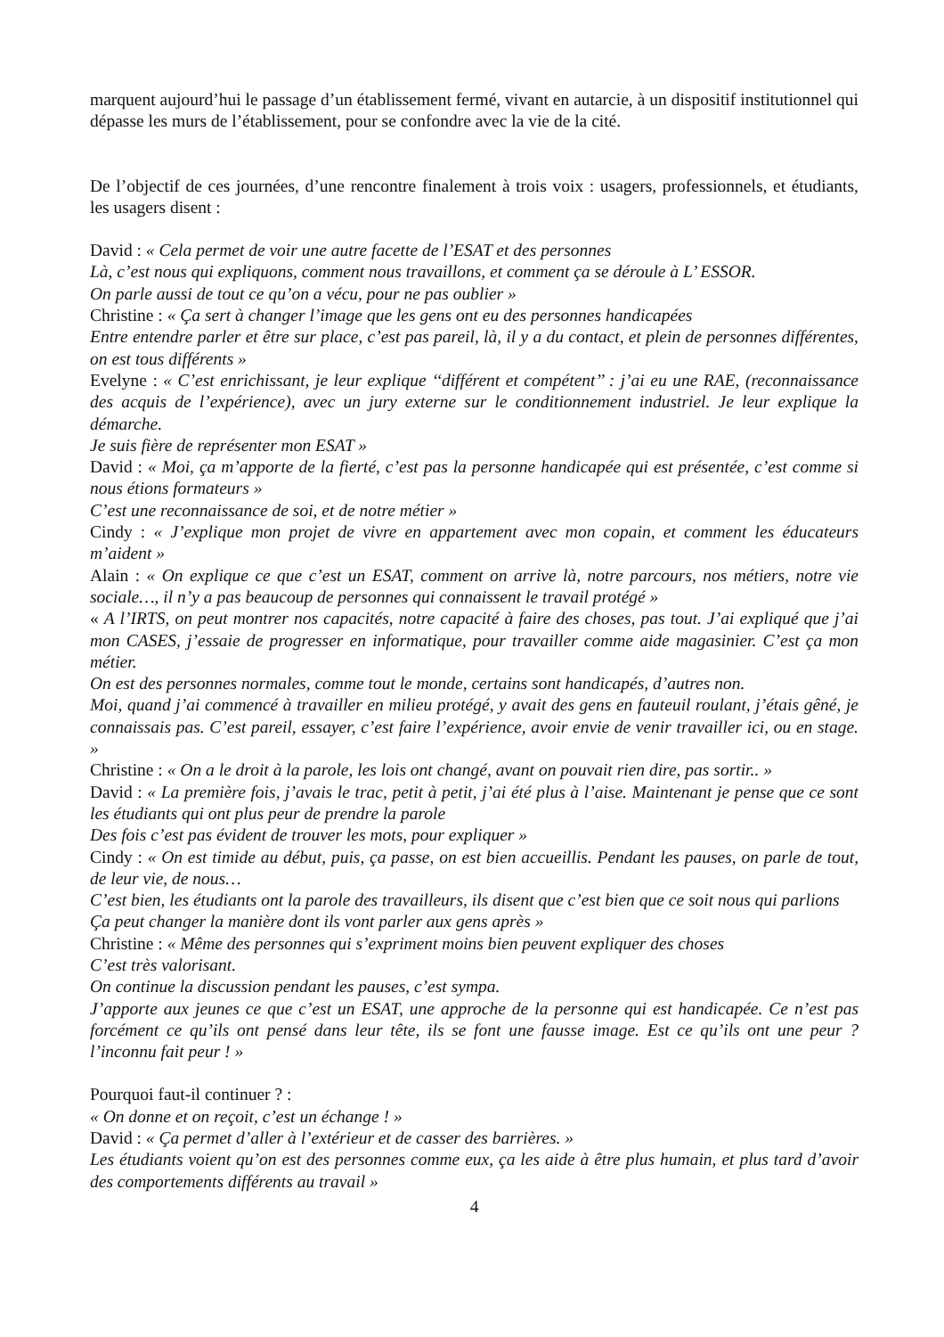marquent aujourd’hui le passage d’un établissement fermé, vivant en autarcie, à un dispositif institutionnel qui dépasse les murs de l’établissement, pour se confondre avec la vie de la cité.
De l’objectif de ces journées, d’une rencontre finalement à trois voix : usagers, professionnels, et étudiants, les usagers disent :
David : « Cela permet de voir une autre facette de l’ESAT et des personnes
Là, c’est nous qui expliquons, comment nous travaillons, et comment ça se déroule à L’ ESSOR.
On parle aussi de tout ce qu’on a vécu, pour ne pas oublier »
Christine : « Ça sert à changer l’image que les gens ont eu des personnes handicapées
Entre entendre parler et être sur place, c’est pas pareil, là, il y a du contact, et plein de personnes différentes, on est tous différents »
Evelyne : « C’est enrichissant, je leur explique ‘‘différent et compétent’’ : j’ai eu une RAE, (reconnaissance des acquis de l’expérience), avec un jury externe sur le conditionnement industriel. Je leur explique la démarche.
Je suis fière de représenter mon ESAT »
David : « Moi, ça m’apporte de la fierté, c’est pas la personne handicapée qui est présentée, c’est comme si nous étions formateurs »
C’est une reconnaissance de soi, et de notre métier »
Cindy : « J’explique mon projet de vivre en appartement avec mon copain, et comment les éducateurs m’aident »
Alain : « On explique ce que c’est un ESAT, comment on arrive là, notre parcours, nos métiers, notre vie sociale…, il n’y a pas beaucoup de personnes qui connaissent le travail protégé »
« A l’IRTS, on peut montrer nos capacités, notre capacité à faire des choses, pas tout. J’ai expliqué que j’ai mon CASES, j’essaie de progresser en informatique, pour travailler comme aide magasinier. C’est ça mon métier.
On est des personnes normales, comme tout le monde, certains sont handicapés, d’autres non.
Moi, quand j’ai commencé à travailler en milieu protégé, y avait des gens en fauteuil roulant, j’étais gêné, je connaissais pas. C’est pareil, essayer, c’est faire l’expérience, avoir envie de venir travailler ici, ou en stage. »
Christine : « On a le droit à la parole, les lois ont changé, avant on pouvait rien dire, pas sortir.. »
David : « La première fois, j’avais le trac, petit à petit, j’ai été plus à l’aise. Maintenant je pense que ce sont les étudiants qui ont plus peur de prendre la parole
Des fois c’est pas évident de trouver les mots, pour expliquer »
Cindy : « On est timide au début, puis, ça passe, on est bien accueillis. Pendant les pauses, on parle de tout, de leur vie, de nous…
C’est bien, les étudiants ont la parole des travailleurs, ils disent que c’est bien que ce soit nous qui parlions
Ça peut changer la manière dont ils vont parler aux gens après »
Christine : « Même des personnes qui s’expriment moins bien peuvent expliquer des choses
C’est très valorisant.
On continue la discussion pendant les pauses, c’est sympa.
J’apporte aux jeunes ce que c’est un ESAT, une approche de la personne qui est handicapée. Ce n’est pas forcément ce qu’ils ont pensé dans leur tête, ils se font une fausse image. Est ce qu’ils ont une peur ? l’inconnu fait peur ! »
Pourquoi faut-il continuer ? :
« On donne et on reçoit, c’est un échange ! »
David : « Ça permet d’aller à l’extérieur et de casser des barrières. »
Les étudiants voient qu’on est des personnes comme eux, ça les aide à être plus humain, et plus tard d’avoir des comportements différents au travail »
4